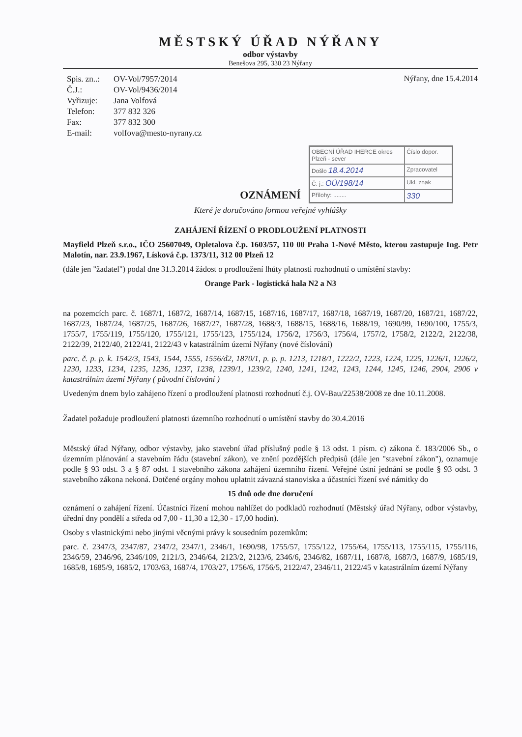MĚSTSKÝ ÚŘAD NÝŘANY
odbor výstavby
Benešova 295, 330 23 Nýřany
| Spis. zn..: | OV-Vol/7957/2014 |
| Č.J.: | OV-Vol/9436/2014 |
| Vyřizuje: | Jana Volfová |
| Telefon: | 377 832 326 |
| Fax: | 377 832 300 |
| E-mail: | volfova@mesto-nyrany.cz |
Nýřany, dne 15.4.2014
OBECNÍ ÚŘAD IHERCE okres Plzeň - sever
Číslo dopor.
Došlo 18.4.2014
Zpracovatel
Č. j.: OÚ/198/14
Ukl. znak
Přílohy: ........
330
OZNÁMENÍ
Které je doručováno formou veřejné vyhlášky
ZAHÁJENÍ ŘÍZENÍ O PRODLOUŽENÍ PLATNOSTI
Mayfield Plzeň s.r.o., IČO 25607049, Opletalova č.p. 1603/57, 110 00 Praha 1-Nové Město, kterou zastupuje Ing. Petr Malotín, nar. 23.9.1967, Lísková č.p. 1373/11, 312 00 Plzeň 12
(dále jen "žadatel") podal dne 31.3.2014 žádost o prodloužení lhůty platnosti rozhodnutí o umístění stavby:
Orange Park - logistická hala N2 a N3
na pozemcích parc. č. 1687/1, 1687/2, 1687/14, 1687/15, 1687/16, 1687/17, 1687/18, 1687/19, 1687/20, 1687/21, 1687/22, 1687/23, 1687/24, 1687/25, 1687/26, 1687/27, 1687/28, 1688/3, 1688/15, 1688/16, 1688/19, 1690/99, 1690/100, 1755/3, 1755/7, 1755/119, 1755/120, 1755/121, 1755/123, 1755/124, 1756/2, 1756/3, 1756/4, 1757/2, 1758/2, 2122/2, 2122/38, 2122/39, 2122/40, 2122/41, 2122/43 v katastrálním území Nýřany (nové číslování)
parc. č. p. p. k. 1542/3, 1543, 1544, 1555, 1556/d2, 1870/1, p. p. p. 1213, 1218/1, 1222/2, 1223, 1224, 1225, 1226/1, 1226/2, 1230, 1233, 1234, 1235, 1236, 1237, 1238, 1239/1, 1239/2, 1240, 1241, 1242, 1243, 1244, 1245, 1246, 2904, 2906 v katastrálním území Nýřany ( původní číslování )
Uvedeným dnem bylo zahájeno řízení o prodloužení platnosti rozhodnutí č.j. OV-Bau/22538/2008 ze dne 10.11.2008.
Žadatel požaduje prodloužení platnosti územního rozhodnutí o umístění stavby do 30.4.2016
Městský úřad Nýřany, odbor výstavby, jako stavební úřad příslušný podle § 13 odst. 1 písm. c) zákona č. 183/2006 Sb., o územním plánování a stavebním řádu (stavební zákon), ve znění pozdějších předpisů (dále jen "stavební zákon"), oznamuje podle § 93 odst. 3 a § 87 odst. 1 stavebního zákona zahájení územního řízení. Veřejné ústní jednání se podle § 93 odst. 3 stavebního zákona nekoná. Dotčené orgány mohou uplatnit závazná stanoviska a účastníci řízení své námitky do
15 dnů ode dne doručení
oznámení o zahájení řízení. Účastníci řízení mohou nahlížet do podkladů rozhodnutí (Městský úřad Nýřany, odbor výstavby, úřední dny pondělí a středa od 7,00 - 11,30 a 12,30 - 17,00 hodin).
Osoby s vlastnickými nebo jinými věcnými právy k sousedním pozemkům:
parc. č. 2347/3, 2347/87, 2347/2, 2347/1, 2346/1, 1690/98, 1755/57, 1755/122, 1755/64, 1755/113, 1755/115, 1755/116, 2346/59, 2346/96, 2346/109, 2121/3, 2346/64, 2123/2, 2123/6, 2346/6, 2346/82, 1687/11, 1687/8, 1687/3, 1687/9, 1685/19, 1685/8, 1685/9, 1685/2, 1703/63, 1687/4, 1703/27, 1756/6, 1756/5, 2122/47, 2346/11, 2122/45 v katastrálním území Nýřany